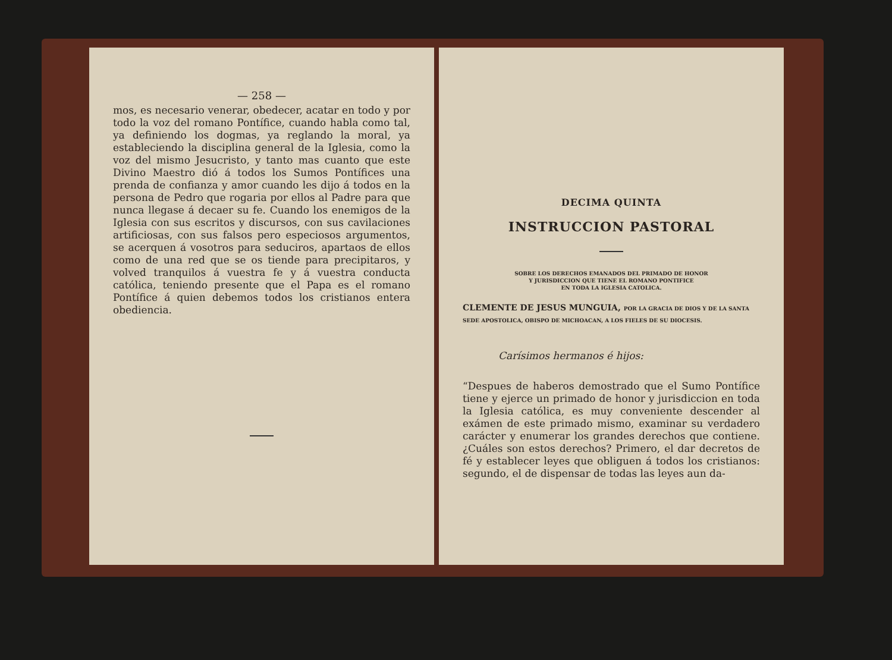— 258 —
mos, es necesario venerar, obedecer, acatar en todo y por todo la voz del romano Pontífice, cuando habla como tal, ya definiendo los dogmas, ya reglando la moral, ya estableciendo la disciplina general de la Iglesia, como la voz del mismo Jesucristo, y tanto mas cuanto que este Divino Maestro dió á todos los Sumos Pontífices una prenda de confianza y amor cuando les dijo á todos en la persona de Pedro que rogaria por ellos al Padre para que nunca llegase á decaer su fe. Cuando los enemigos de la Iglesia con sus escritos y discursos, con sus cavilaciones artificiosas, con sus falsos pero especiosos argumentos, se acerquen á vosotros para seduciros, apartaos de ellos como de una red que se os tiende para precipitaros, y volved tranquilos á vuestra fe y á vuestra conducta católica, teniendo presente que el Papa es el romano Pontífice á quien debemos todos los cristianos entera obediencia.
DECIMA QUINTA
INSTRUCCION PASTORAL
SOBRE LOS DERECHOS EMANADOS DEL PRIMADO DE HONOR
Y JURISDICCION QUE TIENE EL ROMANO PONTIFICE
EN TODA LA IGLESIA CATOLICA.
CLEMENTE DE JESUS MUNGUIA, POR LA GRACIA DE DIOS Y DE LA SANTA SEDE APOSTOLICA, OBISPO DE MICHOACAN, A LOS FIELES DE SU DIOCESIS.
Carísimos hermanos é hijos:
“Despues de haberos demostrado que el Sumo Pontífice tiene y ejerce un primado de honor y jurisdiccion en toda la Iglesia católica, es muy conveniente descender al exámen de este primado mismo, examinar su verdadero carácter y enumerar los grandes derechos que contiene. ¿Cuáles son estos derechos? Primero, el dar decretos de fé y establecer leyes que obliguen á todos los cristianos: segundo, el de dispensar de todas las leyes aun da-